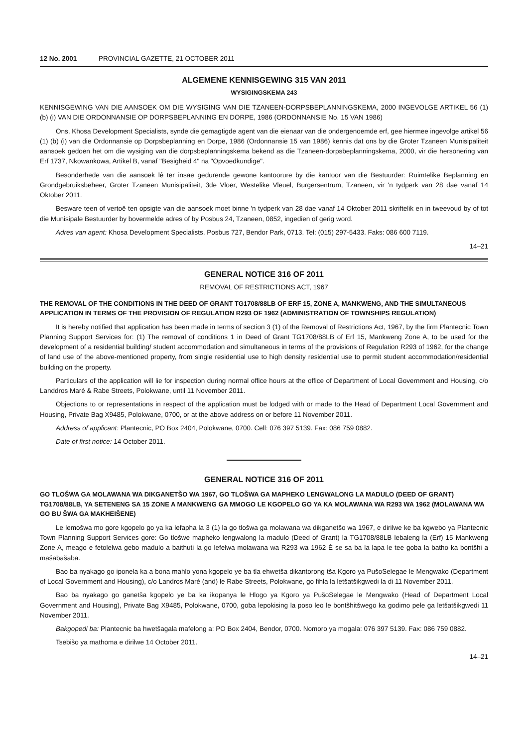12 No. 2001 PROVINCIAL GAZETTE, 21 OCTOBER 2011
ALGEMENE KENNISGEWING 315 VAN 2011
WYSIGINGSKEMA 243
KENNISGEWING VAN DIE AANSOEK OM DIE WYSIGING VAN DIE TZANEEN-DORPSBEPLANNINGSKEMA, 2000 INGEVOLGE ARTIKEL 56 (1) (b) (i) VAN DIE ORDONNANSIE OP DORPSBEPLANNING EN DORPE, 1986 (ORDONNANSIE No. 15 VAN 1986)
Ons, Khosa Development Specialists, synde die gemagtigde agent van die eienaar van die ondergenoemde erf, gee hiermee ingevolge artikel 56 (1) (b) (i) van die Ordonnansie op Dorpsbeplanning en Dorpe, 1986 (Ordonnansie 15 van 1986) kennis dat ons by die Groter Tzaneen Munisipaliteit aansoek gedoen het om die wysiging van die dorpsbeplanningskema bekend as die Tzaneen-dorpsbeplanningskema, 2000, vir die hersonering van Erf 1737, Nkowankowa, Artikel B, vanaf "Besigheid 4" na "Opvoedkundige".
Besonderhede van die aansoek lê ter insae gedurende gewone kantoorure by die kantoor van die Bestuurder: Ruimtelike Beplanning en Grondgebruiksbeheer, Groter Tzaneen Munisipaliteit, 3de Vloer, Westelike Vleuel, Burgersentrum, Tzaneen, vir 'n tydperk van 28 dae vanaf 14 Oktober 2011.
Besware teen of vertoë ten opsigte van die aansoek moet binne 'n tydperk van 28 dae vanaf 14 Oktober 2011 skriftelik en in tweevoud by of tot die Munisipale Bestuurder by bovermelde adres of by Posbus 24, Tzaneen, 0852, ingedien of gerig word.
Adres van agent: Khosa Development Specialists, Posbus 727, Bendor Park, 0713. Tel: (015) 297-5433. Faks: 086 600 7119.
14–21
GENERAL NOTICE 316 OF 2011
REMOVAL OF RESTRICTIONS ACT, 1967
THE REMOVAL OF THE CONDITIONS IN THE DEED OF GRANT TG1708/88LB OF ERF 15, ZONE A, MANKWENG, AND THE SIMULTANEOUS APPLICATION IN TERMS OF THE PROVISION OF REGULATION R293 OF 1962 (ADMINISTRATION OF TOWNSHIPS REGULATION)
It is hereby notified that application has been made in terms of section 3 (1) of the Removal of Restrictions Act, 1967, by the firm Plantecnic Town Planning Support Services for: (1) The removal of conditions 1 in Deed of Grant TG1708/88LB of Erf 15, Mankweng Zone A, to be used for the development of a residential building/ student accommodation and simultaneous in terms of the provisions of Regulation R293 of 1962, for the change of land use of the above-mentioned property, from single residential use to high density residential use to permit student accommodation/residential building on the property.
Particulars of the application will lie for inspection during normal office hours at the office of Department of Local Government and Housing, c/o Landdros Maré & Rabe Streets, Polokwane, until 11 November 2011.
Objections to or representations in respect of the application must be lodged with or made to the Head of Department Local Government and Housing, Private Bag X9485, Polokwane, 0700, or at the above address on or before 11 November 2011.
Address of applicant: Plantecnic, PO Box 2404, Polokwane, 0700. Cell: 076 397 5139. Fax: 086 759 0882.
Date of first notice: 14 October 2011.
GENERAL NOTICE 316 OF 2011
GO TLOŠWA GA MOLAWANA WA DIKGANETŠO WA 1967, GO TLOŠWA GA MAPHEKO LENGWALONG LA MADULO (DEED OF GRANT) TG1708/88LB, YA SETENENG SA 15 ZONE A MANKWENG GA MMOGO LE KGOPELO GO YA KA MOLAWANA WA R293 WA 1962 (MOLAWANA WA GO BU ŠWA GA MAKHEIŠENE)
Le lemošwa mo gore kgopelo go ya ka lefapha la 3 (1) la go tlošwa ga molawana wa dikganetšo wa 1967, e dirilwe ke ba kgwebo ya Plantecnic Town Planning Support Services gore: Go tlošwe mapheko lengwalong la madulo (Deed of Grant) la TG1708/88LB lebaleng la (Erf) 15 Mankweng Zone A, meago e fetolelwa gebo madulo a baithuti la go lefelwa molawana wa R293 wa 1962 È se sa ba la lapa le tee goba la batho ka bontšhi a mašabašaba.
Bao ba nyakago go iponela ka a bona mahlo yona kgopelo ye ba tla ehwetša dikantorong tša Kgoro ya PušoSelegae le Mengwako (Department of Local Government and Housing), c/o Landros Maré (and) le Rabe Streets, Polokwane, go fihla la letšatšikgwedi la di 11 November 2011.
Bao ba nyakago go ganetša kgopelo ye ba ka ikopanya le Hlogo ya Kgoro ya PušoSelegae le Mengwako (Head of Department Local Government and Housing), Private Bag X9485, Polokwane, 0700, goba lepokising la poso leo le bontšhitšwego ka godimo pele ga letšatšikgwedi 11 November 2011.
Bakgopedi ba: Plantecnic ba hwetšagala mafelong a: PO Box 2404, Bendor, 0700. Nomoro ya mogala: 076 397 5139. Fax: 086 759 0882.
Tsebišo ya mathoma e dirilwe 14 October 2011.
14–21